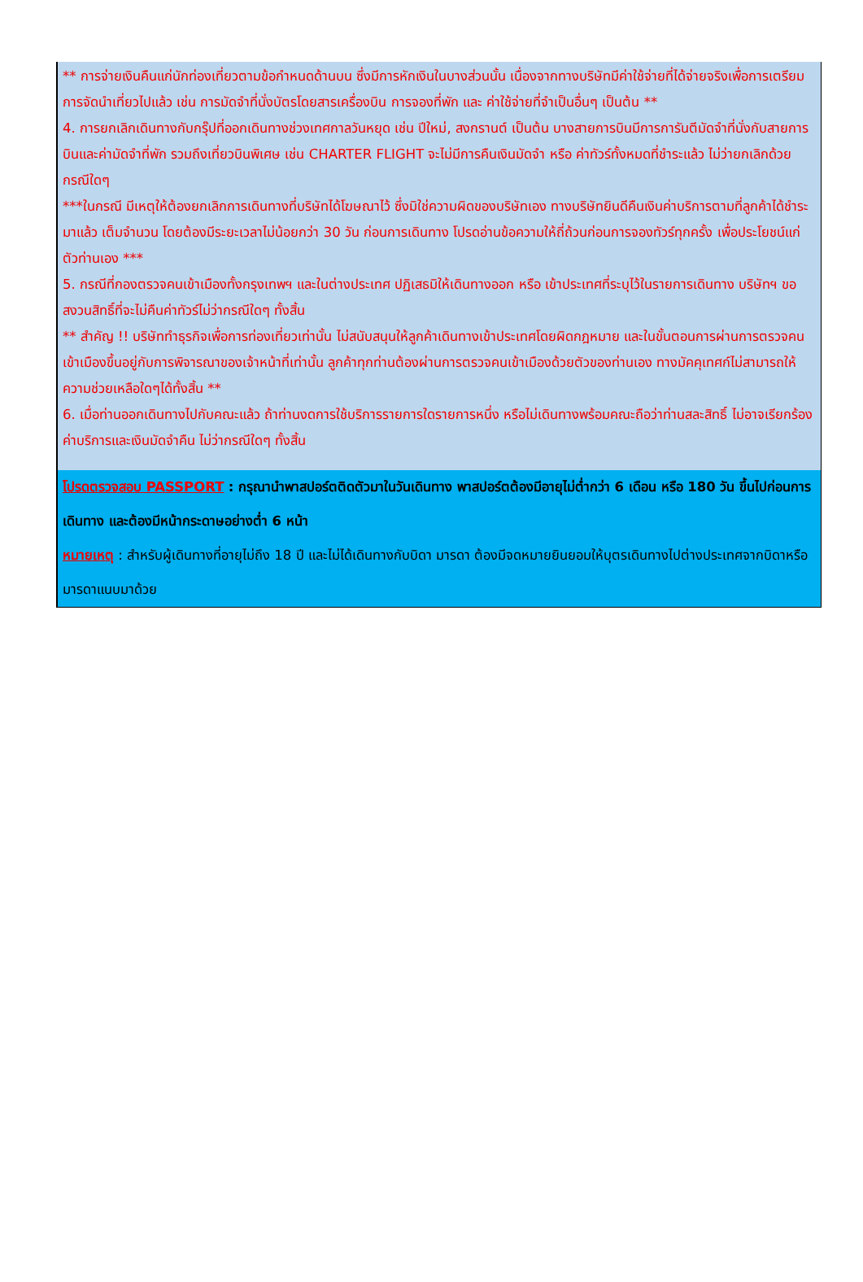** การจ่ายเงินคืนแก่นักท่องเที่ยวตามข้อกำหนดด้านบน ซึ่งมีการหักเงินในบางส่วนนั้น เนื่องจากทางบริษัทมีค่าใช้จ่ายที่ได้จ่ายจริงเพื่อการเตรียมการจัดนำเที่ยวไปแล้ว เช่น การมัดจำที่นั่งบัตรโดยสารเครื่องบิน การจองที่พัก และ ค่าใช้จ่ายที่จำเป็นอื่นๆ เป็นต้น **
4. การยกเลิกเดินทางกับกรุ๊ปที่ออกเดินทางช่วงเทศกาลวันหยุด เช่น ปีใหม่, สงกรานต์ เป็นต้น บางสายการบินมีการการันตีมัดจำที่นั่งกับสายการบินและค่ามัดจำที่พัก รวมถึงเที่ยวบินพิเศษ เช่น CHARTER FLIGHT จะไม่มีการคืนเงินมัดจำ หรือ ค่าทัวร์ทั้งหมดที่ชำระแล้ว ไม่ว่ายกเลิกด้วยกรณีใดๆ
***ในกรณี มีเหตุให้ต้องยกเลิกการเดินทางที่บริษัทได้โฆษณาไว้ ซึ่งมิใช่ความผิดของบริษัทเอง ทางบริษัทยินดีคืนเงินค่าบริการตามที่ลูกค้าได้ชำระมาแล้ว เต็มจำนวน โดยต้องมีระยะเวลาไม่น้อยกว่า 30 วัน ก่อนการเดินทาง โปรดอ่านข้อความให้ถี่ถ้วนก่อนการจองทัวร์ทุกครั้ง เพื่อประโยชน์แก่ตัวท่านเอง ***
5. กรณีที่กองตรวจคนเข้าเมืองทั้งกรุงเทพฯ และในต่างประเทศ ปฏิเสธมิให้เดินทางออก หรือ เข้าประเทศที่ระบุไว้ในรายการเดินทาง บริษัทฯ ขอสงวนสิทธิ์ที่จะไม่คืนค่าทัวร์ไม่ว่ากรณีใดๆ ทั้งสิ้น
** สำคัญ !! บริษัททำธุรกิจเพื่อการท่องเที่ยวเท่านั้น ไม่สนับสนุนให้ลูกค้าเดินทางเข้าประเทศโดยผิดกฎหมาย และในขั้นตอนการผ่านการตรวจคนเข้าเมืองขึ้นอยู่กับการพิจารณาของเจ้าหน้าที่เท่านั้น ลูกค้าทุกท่านต้องผ่านการตรวจคนเข้าเมืองด้วยตัวของท่านเอง ทางมัคคุเทศก์ไม่สามารถให้ความช่วยเหลือใดๆได้ทั้งสิ้น **
6. เมื่อท่านออกเดินทางไปกับคณะแล้ว ถ้าท่านงดการใช้บริการรายการใดรายการหนึ่ง หรือไม่เดินทางพร้อมคณะถือว่าท่านสละสิทธิ์ ไม่อาจเรียกร้องค่าบริการและเงินมัดจำคืน ไม่ว่ากรณีใดๆ ทั้งสิ้น
โปรดตรวจสอบ PASSPORT : กรุณานำพาสปอร์ตติดตัวมาในวันเดินทาง พาสปอร์ตต้องมีอายุไม่ต่ำกว่า 6 เดือน หรือ 180 วัน ขึ้นไปก่อนการเดินทาง และต้องมีหน้ากระดาษอย่างต่ำ 6 หน้า
หมายเหตุ : สำหรับผู้เดินทางที่อายุไม่ถึง 18 ปี และไม่ได้เดินทางกับบิดา มารดา ต้องมีจดหมายยินยอมให้บุตรเดินทางไปต่างประเทศจากบิดาหรือมารดาแนบมาด้วย